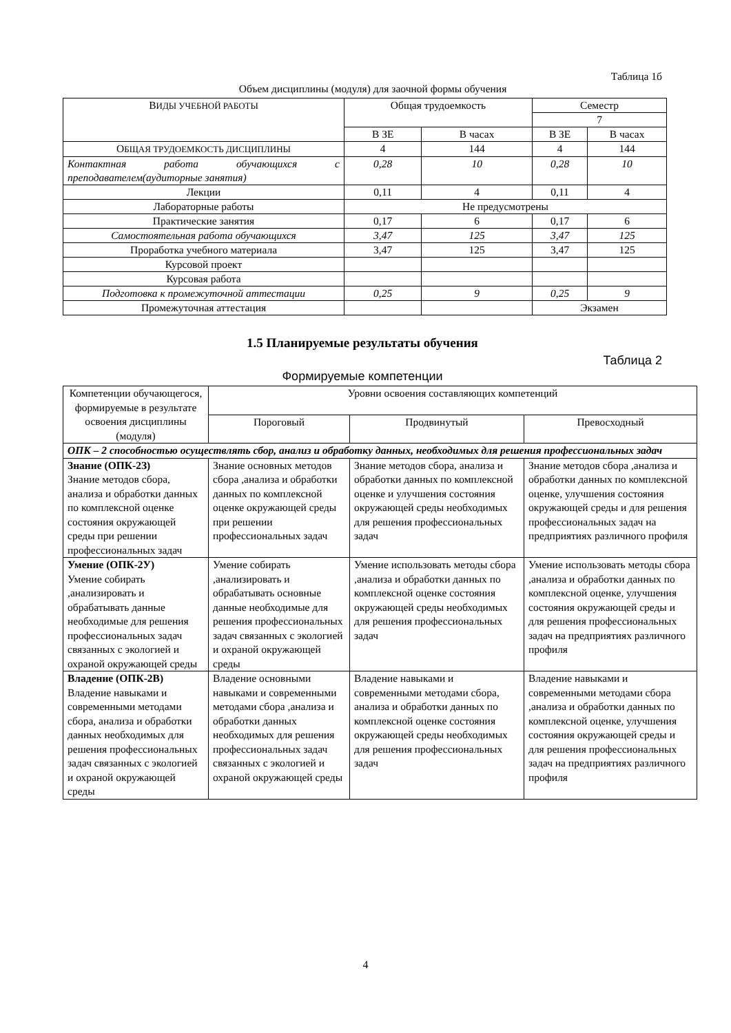Таблица 1б
Объем дисциплины (модуля) для заочной формы обучения
| В ИДЫ УЧЕБНОЙ РАБОТЫ | Общая трудоемкость | | Семестр | |
| --- | --- | --- | --- | --- |
| | | | 7 | |
| | В ЗЕ | В часах | В ЗЕ | В часах |
| О БЩАЯ ТРУДОЕМКОСТЬ ДИСЦИПЛИНЫ | 4 | 144 | 4 | 144 |
| Контактная работа обучающихся с преподавателем(аудиторные занятия) | 0,28 | 10 | 0,28 | 10 |
| Лекции | 0,11 | 4 | 0,11 | 4 |
| Лабораторные работы | Не предусмотрены | | | |
| Практические занятия | 0,17 | 6 | 0,17 | 6 |
| Самостоятельная работа обучающихся | 3,47 | 125 | 3,47 | 125 |
| Проработка учебного материала | 3,47 | 125 | 3,47 | 125 |
| Курсовой проект | | | | |
| Курсовая работа | | | | |
| Подготовка к промежуточной аттестации | 0,25 | 9 | 0,25 | 9 |
| Промежуточная аттестация | | | Экзамен | |
1.5 Планируемые результаты обучения
Таблица 2
Формируемые компетенции
| Компетенции обучающегося, формируемые в результате освоения дисциплины (модуля) | Уровни освоения составляющих компетенций | | |
| | Пороговый | Продвинутый | Превосходный |
| ОПК – 2 способностью осуществлять сбор, анализ и обработку данных, необходимых для решения профессиональных задач | | | |
| Знание (ОПК-2З) Знание методов сбора, анализа и обработки данных по комплексной оценке состояния окружающей среды при решении профессиональных задач | Знание основных методов сбора ,анализа и обработки данных по комплексной оценке окружающей среды при решении профессиональных задач | Знание методов сбора, анализа и обработки данных по комплексной оценке и улучшения состояния окружающей среды необходимых для решения профессиональных задач | Знание методов сбора ,анализа и обработки данных по комплексной оценке, улучшения состояния окружающей среды и для решения профессиональных задач на предприятиях различного профиля |
| Умение (ОПК-2У) Умение собирать ,анализировать и обрабатывать данные необходимые для решения профессиональных задач связанных с экологией и охраной окружающей среды | Умение собирать ,анализировать и обрабатывать основные данные необходимые для решения профессиональных задач связанных с экологией и охраной окружающей среды | Умение использовать методы сбора ,анализа и обработки данных по комплексной оценке состояния окружающей среды необходимых для решения профессиональных задач | Умение использовать методы сбора ,анализа и обработки данных по комплексной оценке, улучшения состояния окружающей среды и для решения профессиональных задач на предприятиях различного профиля |
| Владение (ОПК-2В) Владение навыками и современными методами сбора, анализа и обработки данных необходимых для решения профессиональных задач связанных с экологией и охраной окружающей среды | Владение основными навыками и современными методами сбора ,анализа и обработки данных необходимых для решения профессиональных задач связанных с экологией и охраной окружающей среды | Владение навыками и современными методами сбора, анализа и обработки данных по комплексной оценке состояния окружающей среды необходимых для решения профессиональных задач | Владение навыками и современными методами сбора ,анализа и обработки данных по комплексной оценке, улучшения состояния окружающей среды и для решения профессиональных задач на предприятиях различного профиля |
4